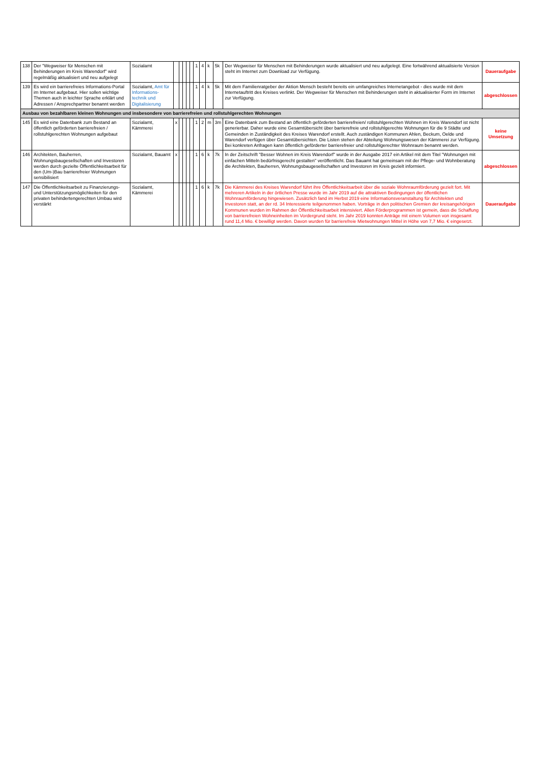| 138 | Der "Wegweiser für Menschen mit Behinderungen im Kreis Warendorf" wird regelmäßig aktualisiert und neu aufgelegt | Sozialamt | | | | | | 1 | 4 | k | 5k | Der Wegweiser für Menschen mit Behinderungen wurde aktualisiert und neu aufgelegt. Eine fortwährend aktualisierte Version steht im Internet zum Download zur Verfügung. | Daueraufgabe |
| 139 | Es wird ein barrierefreies Informations-Portal im Internet aufgebaut. Hier sollen wichtige Themen auch in leichter Sprache erklärt und Adressen / Ansprechpartner benannt werden | Sozialamt, Amt für Informations-technik und Digitalisierung | | | | | | 1 | 4 | k | 5k | Mit dem Familienratgeber der Aktion Mensch besteht bereits ein umfangreiches Internetangebot - dies wurde mit dem Internetauftritt des Kreises verlinkt. Der Wegweiser für Menschen mit Behinderungen steht in aktualisierter Form im Internet zur Verfügung. | abgeschlossen |
| Ausbau von bezahlbaren kleinen Wohnungen und insbesondere von barrierefreien und rollstuhlgerechten Wohnungen | | | | | | | | | | | | | |
| 145 | Es wird eine Datenbank zum Bestand an öffentlich geförderten barrierefreien / rollstuhlgerechten Wohnungen aufgebaut | Sozialamt, Kämmerei | x | | | | | 1 | 2 | m | 3m | Eine Datenbank zum Bestand an öffentlich geförderten barrierefreien/ rollstuhlgerechten Wohnen im Kreis Warendorf ist nicht generierbar. Daher wurde eine Gesamtübersicht über barrierefreie und rollstuhlgerechte Wohnungen für die 9 Städte und Gemeinden in Zuständigkeit des Kreises Warendorf erstellt. Auch zuständigen Kommunen Ahlen, Beckum, Oelde und Warendorf verfügen über Gesamtübersichten. Die Listen stehen der Abteilung Wohnungswesen der Kämmerei zur Verfügung. Bei konkreten Anfragen kann öffentlich geförderter barrierefreier und rollstuhlgerechter Wohnraum benannt werden. | keine Umsetzung |
| 146 | Architekten, Bauherren, Wohnungsbaugesellschaften und Investoren werden durch gezielte Öffentlichkeitsarbeit für den (Um-)Bau barrierefreier Wohnungen sensibilisiert | Sozialamt, Bauamt | x | | | | | 1 | 6 | k | 7k | In der Zeitschrift "Besser Wohnen im Kreis Warendorf" wurde in der Ausgabe 2017 ein Artikel mit dem Titel "Wohnungen mit einfachen Mitteln bedürfnisgerecht gestalten" veröffentlicht. Das Bauamt hat gemeinsam mit der Pflege- und Wohnberatung die Architekten, Bauherren, Wohnungsbaugesellschaften und Investoren im Kreis gezielt informiert. | abgeschlossen |
| 147 | Die Öffentlichkeitsarbeit zu Finanzierungs- und Unterstützungsmöglichkeiten für den privaten behindertengerechten Umbau wird verstärkt | Sozialamt, Kämmerei | | | | | | 1 | 6 | k | 7k | Die Kämmerei des Kreises Warendorf führt ihre Öffentlichkeitsarbeit über die soziale Wohnraumförderung gezielt fort. Mit mehreren Artikeln in der örtlichen Presse wurde im Jahr 2019 auf die attraktiven Bedingungen der öffentlichen Wohnraumförderung hingewiesen. Zusätzlich fand im Herbst 2019 eine Informationsveranstaltung für Architekten und Investoren statt, an der rd. 34 Interessierte teilgenommen haben. Vorträge in den politischen Gremien der kreisangehörigen Kommunen wurden im Rahmen der Öffentlichkeitsarbeit intensiviert. Allen Förderprogrammen ist gemein, dass die Schaffung von barrierefreien Wohneinheiten im Vordergrund steht. Im Jahr 2019 konnten Anträge mit einem Volumen von insgesamt rund 11,4 Mio. € bewilligt werden. Davon wurden für barrierefreie Mietwohnungen Mittel in Höhe von 7,7 Mio. € eingesetzt. | Daueraufgabe |